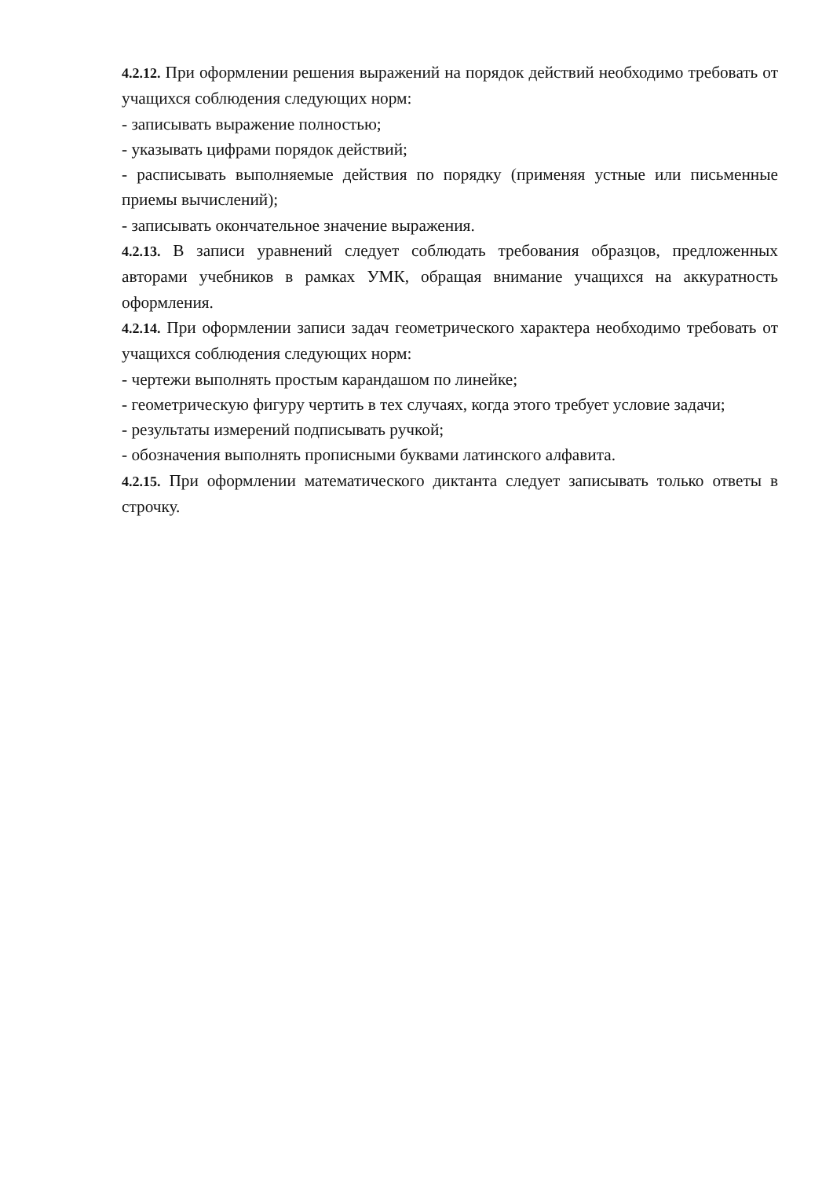4.2.12. При оформлении решения выражений на порядок действий необходимо требовать от учащихся соблюдения следующих норм:
- записывать выражение полностью;
- указывать цифрами порядок действий;
- расписывать выполняемые действия по порядку (применяя устные или письменные приемы вычислений);
- записывать окончательное значение выражения.
4.2.13. В записи уравнений следует соблюдать требования образцов, предложенных авторами учебников в рамках УМК, обращая внимание учащихся на аккуратность оформления.
4.2.14. При оформлении записи задач геометрического характера необходимо требовать от учащихся соблюдения следующих норм:
- чертежи выполнять простым карандашом по линейке;
- геометрическую фигуру чертить в тех случаях, когда этого требует условие задачи;
- результаты измерений подписывать ручкой;
- обозначения выполнять прописными буквами латинского алфавита.
4.2.15. При оформлении математического диктанта следует записывать только ответы в строчку.